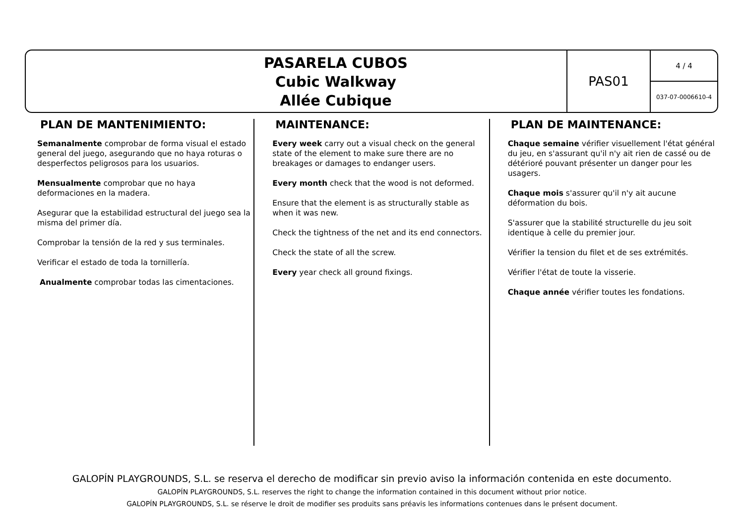PASARELA CUBOS
Cubic Walkway
Allée Cubique
PAS01
4 / 4
037-07-0006610-4
PLAN DE MANTENIMIENTO:
Semanalmente comprobar de forma visual el estado general del juego, asegurando que no haya roturas o desperfectos peligrosos para los usuarios.
Mensualmente comprobar que no haya deformaciones en la madera.
Asegurar que la estabilidad estructural del juego sea la misma del primer día.
Comprobar la tensión de la red y sus terminales.
Verificar el estado de toda la tornillería.
Anualmente comprobar todas las cimentaciones.
MAINTENANCE:
Every week carry out a visual check on the general state of the element to make sure there are no breakages or damages to endanger users.
Every month check that the wood is not deformed.
Ensure that the element is as structurally stable as when it was new.
Check the tightness of the net and its end connectors.
Check the state of all the screw.
Every year check all ground fixings.
PLAN DE MAINTENANCE:
Chaque semaine vérifier visuellement l'état général du jeu, en s'assurant qu'il n'y ait rien de cassé ou de détérioré pouvant présenter un danger pour les usagers.
Chaque mois s'assurer qu'il n'y ait aucune déformation du bois.
S'assurer que la stabilité structurelle du jeu soit identique à celle du premier jour.
Vérifier la tension du filet et de ses extrémités.
Vérifier l'état de toute la visserie.
Chaque année vérifier toutes les fondations.
GALOPÍN PLAYGROUNDS, S.L. se reserva el derecho de modificar sin previo aviso la información contenida en este documento.
GALOPÍN PLAYGROUNDS, S.L. reserves the right to change the information contained in this document without prior notice.
GALOPÍN PLAYGROUNDS, S.L. se réserve le droit de modifier ses produits sans préavis les informations contenues dans le présent document.